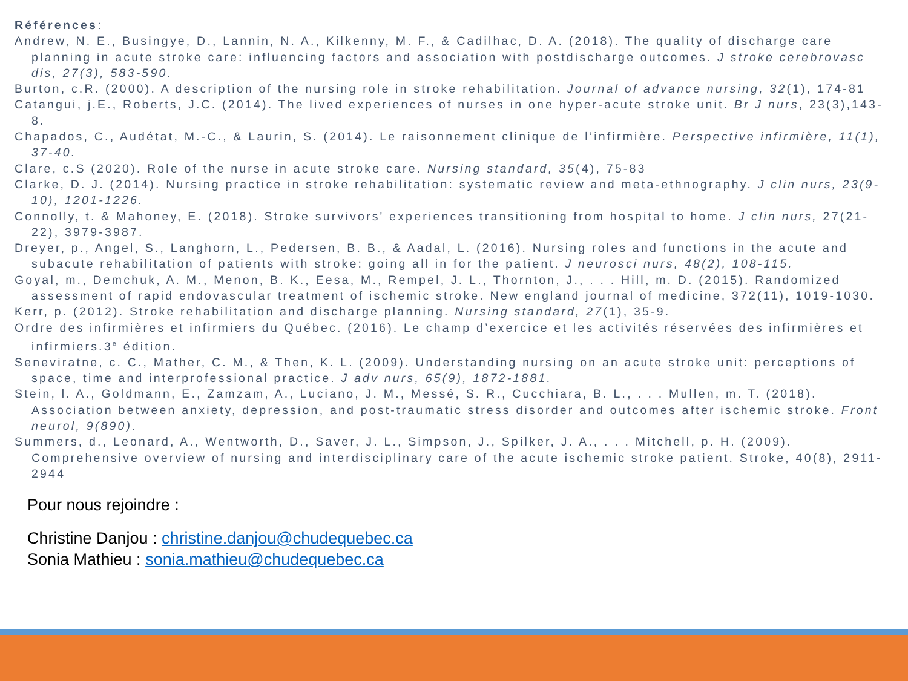Références:
Andrew, N. E., Busingye, D., Lannin, N. A., Kilkenny, M. F., & Cadilhac, D. A. (2018). The quality of discharge care planning in acute stroke care: influencing factors and association with postdischarge outcomes. J stroke cerebrovasc dis, 27(3), 583-590.
Burton, c.R. (2000). A description of the nursing role in stroke rehabilitation. Journal of advance nursing, 32(1), 174-81
Catangui, j.E., Roberts, J.C. (2014). The lived experiences of nurses in one hyper-acute stroke unit. Br J nurs, 23(3),143-8.
Chapados, C., Audétat, M.-C., & Laurin, S. (2014). Le raisonnement clinique de l’infirmière. Perspective infirmière, 11(1), 37-40.
Clare, c.S (2020). Role of the nurse in acute stroke care. Nursing standard, 35(4), 75-83
Clarke, D. J. (2014). Nursing practice in stroke rehabilitation: systematic review and meta-ethnography. J clin nurs, 23(9-10), 1201-1226.
Connolly, t. & Mahoney, E. (2018). Stroke survivors' experiences transitioning from hospital to home. J clin nurs, 27(21-22), 3979-3987.
Dreyer, p., Angel, S., Langhorn, L., Pedersen, B. B., & Aadal, L. (2016). Nursing roles and functions in the acute and subacute rehabilitation of patients with stroke: going all in for the patient. J neurosci nurs, 48(2), 108-115.
Goyal, m., Demchuk, A. M., Menon, B. K., Eesa, M., Rempel, J. L., Thornton, J., . . . Hill, m. D. (2015). Randomized assessment of rapid endovascular treatment of ischemic stroke. New england journal of medicine, 372(11), 1019-1030.
Kerr, p. (2012). Stroke rehabilitation and discharge planning. Nursing standard, 27(1), 35-9.
Ordre des infirmières et infirmiers du Québec. (2016). Le champ d’exercice et les activités réservées des infirmières et infirmiers.3<sup>e</sup> édition.
Seneviratne, c. C., Mather, C. M., & Then, K. L. (2009). Understanding nursing on an acute stroke unit: perceptions of space, time and interprofessional practice. J adv nurs, 65(9), 1872-1881.
Stein, l. A., Goldmann, E., Zamzam, A., Luciano, J. M., Messé, S. R., Cucchiara, B. L., . . . Mullen, m. T. (2018). Association between anxiety, depression, and post-traumatic stress disorder and outcomes after ischemic stroke. Front neurol, 9(890).
Summers, d., Leonard, A., Wentworth, D., Saver, J. L., Simpson, J., Spilker, J. A., . . . Mitchell, p. H. (2009). Comprehensive overview of nursing and interdisciplinary care of the acute ischemic stroke patient. Stroke, 40(8), 2911-2944
Pour nous rejoindre :
Christine Danjou : christine.danjou@chudequebec.ca
Sonia Mathieu : sonia.mathieu@chudequebec.ca